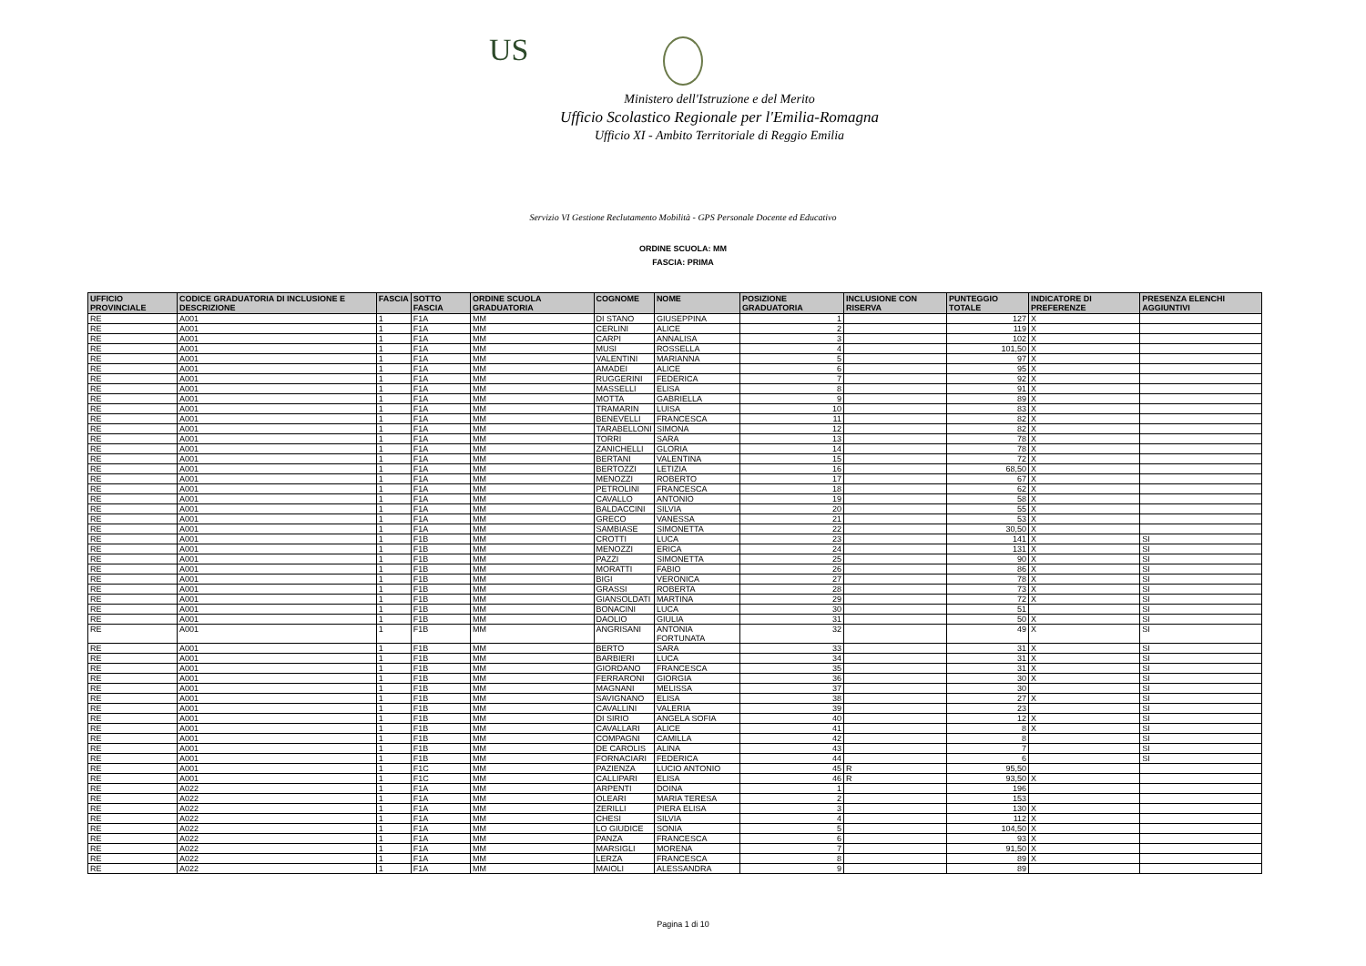US
Ministero dell'Istruzione e del Merito
Ufficio Scolastico Regionale per l'Emilia-Romagna
Ufficio XI - Ambito Territoriale di Reggio Emilia
Servizio VI Gestione Reclutamento Mobilità - GPS Personale Docente ed Educativo
ORDINE SCUOLA: MM
FASCIA: PRIMA
| UFFICIO PROVINCIALE | CODICE GRADUATORIA DI INCLUSIONE E DESCRIZIONE | FASCIA | SOTTO FASCIA | ORDINE SCUOLA GRADUATORIA | COGNOME | NOME | POSIZIONE GRADUATORIA | INCLUSIONE CON RISERVA | PUNTEGGIO TOTALE | INDICATORE DI PREFERENZE | PRESENZA ELENCHI AGGIUNTIVI |
| --- | --- | --- | --- | --- | --- | --- | --- | --- | --- | --- | --- |
| RE | A001 | 1 | F1A | MM | DI STANO | GIUSEPPINA | 1 | | 127 | X | |
| RE | A001 | 1 | F1A | MM | CERLINI | ALICE | 2 | | 119 | X | |
| RE | A001 | 1 | F1A | MM | CARPI | ANNALISA | 3 | | 102 | X | |
| RE | A001 | 1 | F1A | MM | MUSI | ROSSELLA | 4 | | 101,50 | X | |
| RE | A001 | 1 | F1A | MM | VALENTINI | MARIANNA | 5 | | 97 | X | |
| RE | A001 | 1 | F1A | MM | AMADEI | ALICE | 6 | | 95 | X | |
| RE | A001 | 1 | F1A | MM | RUGGERINI | FEDERICA | 7 | | 92 | X | |
| RE | A001 | 1 | F1A | MM | MASSELLI | ELISA | 8 | | 91 | X | |
| RE | A001 | 1 | F1A | MM | MOTTA | GABRIELLA | 9 | | 89 | X | |
| RE | A001 | 1 | F1A | MM | TRAMARIN | LUISA | 10 | | 83 | X | |
| RE | A001 | 1 | F1A | MM | BENEVELLI | FRANCESCA | 11 | | 82 | X | |
| RE | A001 | 1 | F1A | MM | TARABELLONI | SIMONA | 12 | | 82 | X | |
| RE | A001 | 1 | F1A | MM | TORRI | SARA | 13 | | 78 | X | |
| RE | A001 | 1 | F1A | MM | ZANICHELLI | GLORIA | 14 | | 78 | X | |
| RE | A001 | 1 | F1A | MM | BERTANI | VALENTINA | 15 | | 72 | X | |
| RE | A001 | 1 | F1A | MM | BERTOZZI | LETIZIA | 16 | | 68,50 | X | |
| RE | A001 | 1 | F1A | MM | MENOZZI | ROBERTO | 17 | | 67 | X | |
| RE | A001 | 1 | F1A | MM | PETROLINI | FRANCESCA | 18 | | 62 | X | |
| RE | A001 | 1 | F1A | MM | CAVALLO | ANTONIO | 19 | | 58 | X | |
| RE | A001 | 1 | F1A | MM | BALDACCINI | SILVIA | 20 | | 55 | X | |
| RE | A001 | 1 | F1A | MM | GRECO | VANESSA | 21 | | 53 | X | |
| RE | A001 | 1 | F1A | MM | SAMBIASE | SIMONETTA | 22 | | 30,50 | X | |
| RE | A001 | 1 | F1B | MM | CROTTI | LUCA | 23 | | 141 | X | SI |
| RE | A001 | 1 | F1B | MM | MENOZZI | ERICA | 24 | | 131 | X | SI |
| RE | A001 | 1 | F1B | MM | PAZZI | SIMONETTA | 25 | | 90 | X | SI |
| RE | A001 | 1 | F1B | MM | MORATTI | FABIO | 26 | | 86 | X | SI |
| RE | A001 | 1 | F1B | MM | BIGI | VERONICA | 27 | | 78 | X | SI |
| RE | A001 | 1 | F1B | MM | GRASSI | ROBERTA | 28 | | 73 | X | SI |
| RE | A001 | 1 | F1B | MM | GIANSOLDATI | MARTINA | 29 | | 72 | X | SI |
| RE | A001 | 1 | F1B | MM | BONACINI | LUCA | 30 | | 51 | | SI |
| RE | A001 | 1 | F1B | MM | DAOLIO | GIULIA | 31 | | 50 | X | SI |
| RE | A001 | 1 | F1B | MM | ANGRISANI | ANTONIA FORTUNATA | 32 | | 49 | X | SI |
| RE | A001 | 1 | F1B | MM | BERTO | SARA | 33 | | 31 | X | SI |
| RE | A001 | 1 | F1B | MM | BARBIERI | LUCA | 34 | | 31 | X | SI |
| RE | A001 | 1 | F1B | MM | GIORDANO | FRANCESCA | 35 | | 31 | X | SI |
| RE | A001 | 1 | F1B | MM | FERRARONI | GIORGIA | 36 | | 30 | X | SI |
| RE | A001 | 1 | F1B | MM | MAGNANI | MELISSA | 37 | | 30 | | SI |
| RE | A001 | 1 | F1B | MM | SAVIGNANO | ELISA | 38 | | 27 | X | SI |
| RE | A001 | 1 | F1B | MM | CAVALLINI | VALERIA | 39 | | 23 | | SI |
| RE | A001 | 1 | F1B | MM | DI SIRIO | ANGELA SOFIA | 40 | | 12 | X | SI |
| RE | A001 | 1 | F1B | MM | CAVALLARI | ALICE | 41 | | 8 | X | SI |
| RE | A001 | 1 | F1B | MM | COMPAGNI | CAMILLA | 42 | | 8 | | SI |
| RE | A001 | 1 | F1B | MM | DE CAROLIS | ALINA | 43 | | 7 | | SI |
| RE | A001 | 1 | F1B | MM | FORNACIARI | FEDERICA | 44 | | 6 | | SI |
| RE | A001 | 1 | F1C | MM | PAZIENZA | LUCIO ANTONIO | 45 | R | 95,50 | | |
| RE | A001 | 1 | F1C | MM | CALLIPARI | ELISA | 46 | R | 93,50 | X | |
| RE | A022 | 1 | F1A | MM | ARPENTI | DOINA | 1 | | 196 | | |
| RE | A022 | 1 | F1A | MM | OLEARI | MARIA TERESA | 2 | | 153 | | |
| RE | A022 | 1 | F1A | MM | ZERILLI | PIERA ELISA | 3 | | 130 | X | |
| RE | A022 | 1 | F1A | MM | CHESI | SILVIA | 4 | | 112 | X | |
| RE | A022 | 1 | F1A | MM | LO GIUDICE | SONIA | 5 | | 104,50 | X | |
| RE | A022 | 1 | F1A | MM | PANZA | FRANCESCA | 6 | | 93 | X | |
| RE | A022 | 1 | F1A | MM | MARSIGLI | MORENA | 7 | | 91,50 | X | |
| RE | A022 | 1 | F1A | MM | LERZA | FRANCESCA | 8 | | 89 | X | |
| RE | A022 | 1 | F1A | MM | MAIOLI | ALESSANDRA | 9 | | 89 | | |
Pagina 1 di 10